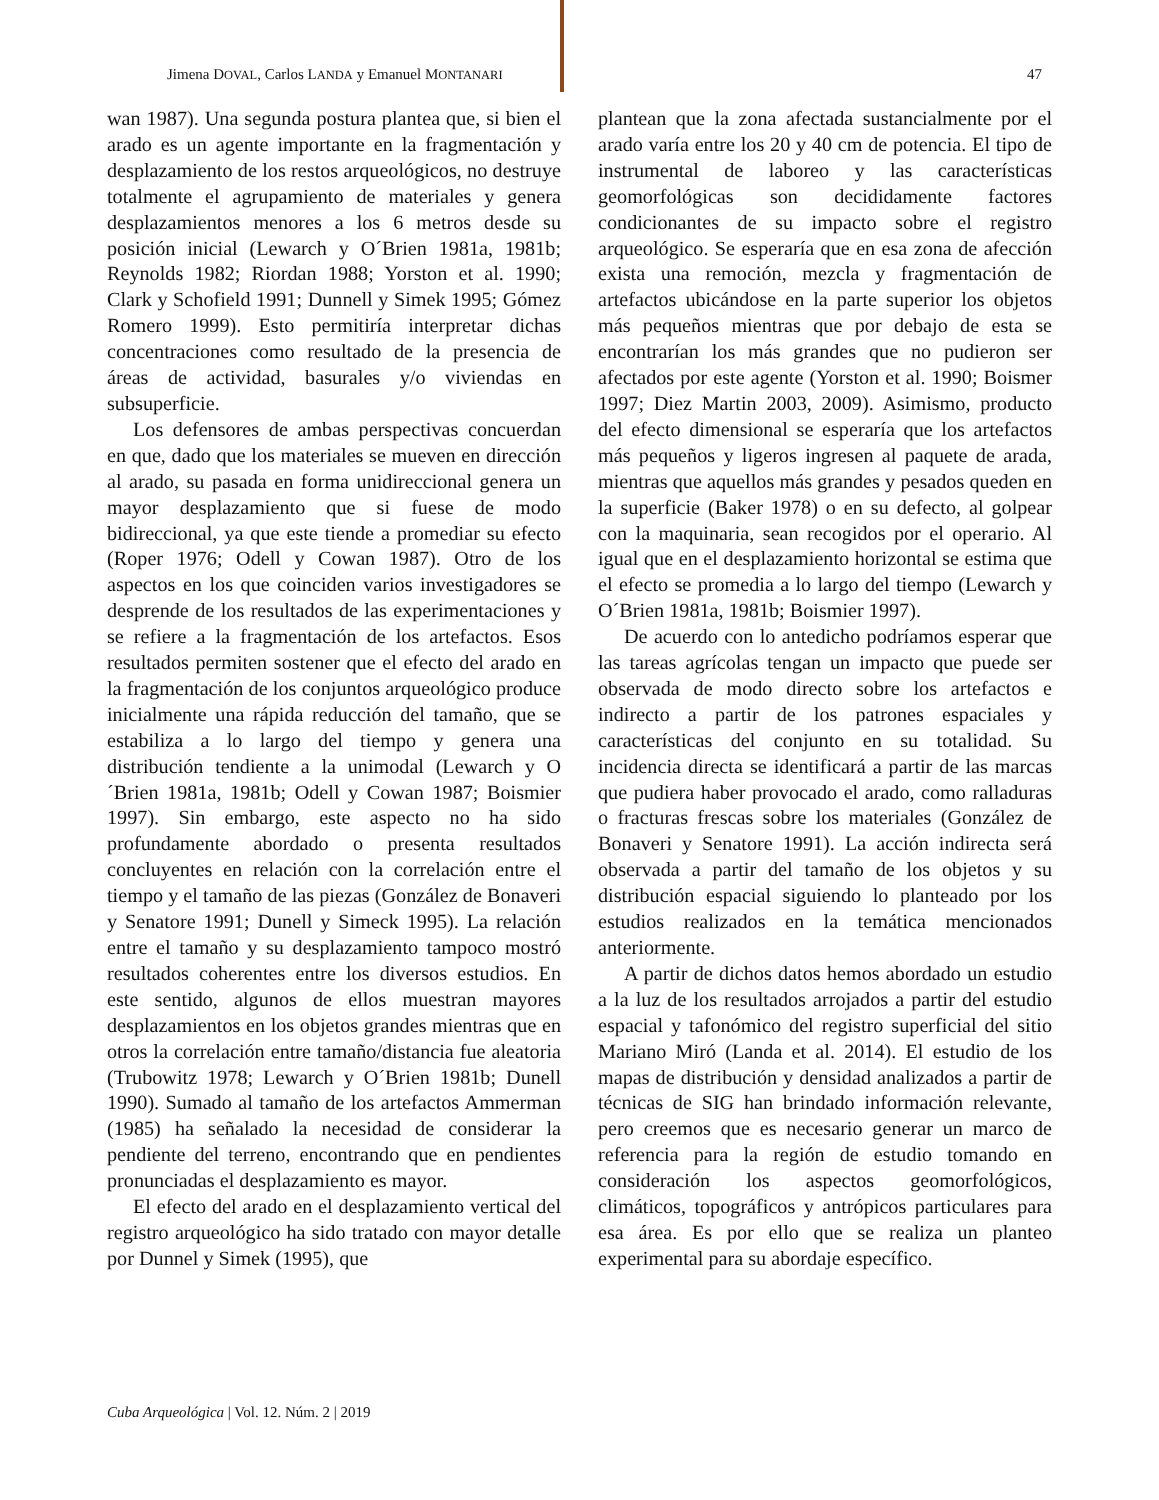Jimena DOVAL, Carlos LANDA y Emanuel MONTANARI 47
wan 1987). Una segunda postura plantea que, si bien el arado es un agente importante en la fragmentación y desplazamiento de los restos arqueológicos, no destruye totalmente el agrupamiento de materiales y genera desplazamientos menores a los 6 metros desde su posición inicial (Lewarch y O´Brien 1981a, 1981b; Reynolds 1982; Riordan 1988; Yorston et al. 1990; Clark y Schofield 1991; Dunnell y Simek 1995; Gómez Romero 1999). Esto permitiría interpretar dichas concentraciones como resultado de la presencia de áreas de actividad, basurales y/o viviendas en subsuperficie.
Los defensores de ambas perspectivas concuerdan en que, dado que los materiales se mueven en dirección al arado, su pasada en forma unidireccional genera un mayor desplazamiento que si fuese de modo bidireccional, ya que este tiende a promediar su efecto (Roper 1976; Odell y Cowan 1987). Otro de los aspectos en los que coinciden varios investigadores se desprende de los resultados de las experimentaciones y se refiere a la fragmentación de los artefactos. Esos resultados permiten sostener que el efecto del arado en la fragmentación de los conjuntos arqueológico produce inicialmente una rápida reducción del tamaño, que se estabiliza a lo largo del tiempo y genera una distribución tendiente a la unimodal (Lewarch y O´Brien 1981a, 1981b; Odell y Cowan 1987; Boismier 1997). Sin embargo, este aspecto no ha sido profundamente abordado o presenta resultados concluyentes en relación con la correlación entre el tiempo y el tamaño de las piezas (González de Bonaveri y Senatore 1991; Dunell y Simeck 1995). La relación entre el tamaño y su desplazamiento tampoco mostró resultados coherentes entre los diversos estudios. En este sentido, algunos de ellos muestran mayores desplazamientos en los objetos grandes mientras que en otros la correlación entre tamaño/distancia fue aleatoria (Trubowitz 1978; Lewarch y O´Brien 1981b; Dunell 1990). Sumado al tamaño de los artefactos Ammerman (1985) ha señalado la necesidad de considerar la pendiente del terreno, encontrando que en pendientes pronunciadas el desplazamiento es mayor.
El efecto del arado en el desplazamiento vertical del registro arqueológico ha sido tratado con mayor detalle por Dunnel y Simek (1995), que
plantean que la zona afectada sustancialmente por el arado varía entre los 20 y 40 cm de potencia. El tipo de instrumental de laboreo y las características geomorfológicas son decididamente factores condicionantes de su impacto sobre el registro arqueológico. Se esperaría que en esa zona de afección exista una remoción, mezcla y fragmentación de artefactos ubicándose en la parte superior los objetos más pequeños mientras que por debajo de esta se encontrarían los más grandes que no pudieron ser afectados por este agente (Yorston et al. 1990; Boismer 1997; Diez Martin 2003, 2009). Asimismo, producto del efecto dimensional se esperaría que los artefactos más pequeños y ligeros ingresen al paquete de arada, mientras que aquellos más grandes y pesados queden en la superficie (Baker 1978) o en su defecto, al golpear con la maquinaria, sean recogidos por el operario. Al igual que en el desplazamiento horizontal se estima que el efecto se promedia a lo largo del tiempo (Lewarch y O´Brien 1981a, 1981b; Boismier 1997).
De acuerdo con lo antedicho podríamos esperar que las tareas agrícolas tengan un impacto que puede ser observada de modo directo sobre los artefactos e indirecto a partir de los patrones espaciales y características del conjunto en su totalidad. Su incidencia directa se identificará a partir de las marcas que pudiera haber provocado el arado, como ralladuras o fracturas frescas sobre los materiales (González de Bonaveri y Senatore 1991). La acción indirecta será observada a partir del tamaño de los objetos y su distribución espacial siguiendo lo planteado por los estudios realizados en la temática mencionados anteriormente.
A partir de dichos datos hemos abordado un estudio a la luz de los resultados arrojados a partir del estudio espacial y tafonómico del registro superficial del sitio Mariano Miró (Landa et al. 2014). El estudio de los mapas de distribución y densidad analizados a partir de técnicas de SIG han brindado información relevante, pero creemos que es necesario generar un marco de referencia para la región de estudio tomando en consideración los aspectos geomorfológicos, climáticos, topográficos y antrópicos particulares para esa área. Es por ello que se realiza un planteo experimental para su abordaje específico.
Cuba Arqueológica | Vol. 12. Núm. 2 | 2019